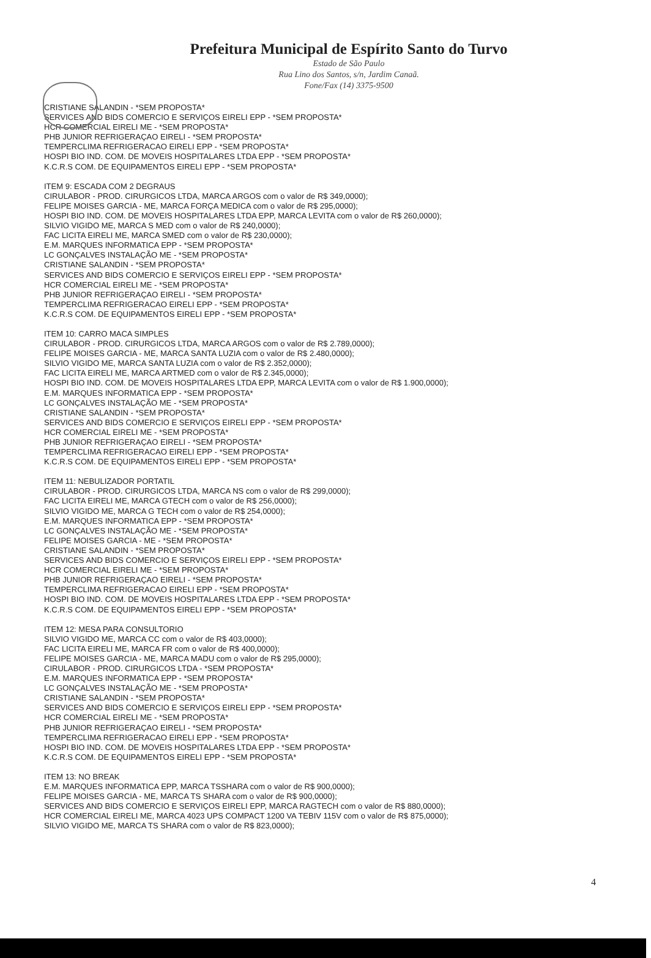Prefeitura Municipal de Espírito Santo do Turvo
Estado de São Paulo
Rua Lino dos Santos, s/n, Jardim Canaã.
Fone/Fax (14) 3375-9500
CRISTIANE SALANDIN - *SEM PROPOSTA*
SERVICES AND BIDS COMERCIO E SERVIÇOS EIRELI EPP - *SEM PROPOSTA*
HCR COMERCIAL EIRELI ME - *SEM PROPOSTA*
PHB JUNIOR REFRIGERAÇAO EIRELI - *SEM PROPOSTA*
TEMPERCLIMA REFRIGERACAO EIRELI EPP - *SEM PROPOSTA*
HOSPI BIO IND. COM. DE MOVEIS HOSPITALARES LTDA EPP - *SEM PROPOSTA*
K.C.R.S COM. DE EQUIPAMENTOS EIRELI EPP - *SEM PROPOSTA*
ITEM 9: ESCADA COM 2 DEGRAUS
CIRULABOR - PROD. CIRURGICOS LTDA, MARCA ARGOS com o valor de R$ 349,0000);
FELIPE MOISES GARCIA - ME, MARCA FORÇA MEDICA com o valor de R$ 295,0000);
HOSPI BIO IND. COM. DE MOVEIS HOSPITALARES LTDA EPP, MARCA LEVITA com o valor de R$ 260,0000);
SILVIO VIGIDO ME, MARCA S MED com o valor de R$ 240,0000);
FAC LICITA EIRELI ME, MARCA SMED com o valor de R$ 230,0000);
E.M. MARQUES INFORMATICA EPP - *SEM PROPOSTA*
LC GONÇALVES INSTALAÇÃO ME - *SEM PROPOSTA*
CRISTIANE SALANDIN - *SEM PROPOSTA*
SERVICES AND BIDS COMERCIO E SERVIÇOS EIRELI EPP - *SEM PROPOSTA*
HCR COMERCIAL EIRELI ME - *SEM PROPOSTA*
PHB JUNIOR REFRIGERAÇAO EIRELI - *SEM PROPOSTA*
TEMPERCLIMA REFRIGERACAO EIRELI EPP - *SEM PROPOSTA*
K.C.R.S COM. DE EQUIPAMENTOS EIRELI EPP - *SEM PROPOSTA*
ITEM 10: CARRO MACA SIMPLES
CIRULABOR - PROD. CIRURGICOS LTDA, MARCA ARGOS com o valor de R$ 2.789,0000);
FELIPE MOISES GARCIA - ME, MARCA SANTA LUZIA com o valor de R$ 2.480,0000);
SILVIO VIGIDO ME, MARCA SANTA LUZIA com o valor de R$ 2.352,0000);
FAC LICITA EIRELI ME, MARCA ARTMED com o valor de R$ 2.345,0000);
HOSPI BIO IND. COM. DE MOVEIS HOSPITALARES LTDA EPP, MARCA LEVITA com o valor de R$ 1.900,0000);
E.M. MARQUES INFORMATICA EPP - *SEM PROPOSTA*
LC GONÇALVES INSTALAÇÃO ME - *SEM PROPOSTA*
CRISTIANE SALANDIN - *SEM PROPOSTA*
SERVICES AND BIDS COMERCIO E SERVIÇOS EIRELI EPP - *SEM PROPOSTA*
HCR COMERCIAL EIRELI ME - *SEM PROPOSTA*
PHB JUNIOR REFRIGERAÇAO EIRELI - *SEM PROPOSTA*
TEMPERCLIMA REFRIGERACAO EIRELI EPP - *SEM PROPOSTA*
K.C.R.S COM. DE EQUIPAMENTOS EIRELI EPP - *SEM PROPOSTA*
ITEM 11: NEBULIZADOR PORTATIL
CIRULABOR - PROD. CIRURGICOS LTDA, MARCA NS com o valor de R$ 299,0000);
FAC LICITA EIRELI ME, MARCA GTECH com o valor de R$ 256,0000);
SILVIO VIGIDO ME, MARCA G TECH com o valor de R$ 254,0000);
E.M. MARQUES INFORMATICA EPP - *SEM PROPOSTA*
LC GONÇALVES INSTALAÇÃO ME - *SEM PROPOSTA*
FELIPE MOISES GARCIA - ME - *SEM PROPOSTA*
CRISTIANE SALANDIN - *SEM PROPOSTA*
SERVICES AND BIDS COMERCIO E SERVIÇOS EIRELI EPP - *SEM PROPOSTA*
HCR COMERCIAL EIRELI ME - *SEM PROPOSTA*
PHB JUNIOR REFRIGERAÇAO EIRELI - *SEM PROPOSTA*
TEMPERCLIMA REFRIGERACAO EIRELI EPP - *SEM PROPOSTA*
HOSPI BIO IND. COM. DE MOVEIS HOSPITALARES LTDA EPP - *SEM PROPOSTA*
K.C.R.S COM. DE EQUIPAMENTOS EIRELI EPP - *SEM PROPOSTA*
ITEM 12: MESA PARA CONSULTORIO
SILVIO VIGIDO ME, MARCA CC com o valor de R$ 403,0000);
FAC LICITA EIRELI ME, MARCA FR com o valor de R$ 400,0000);
FELIPE MOISES GARCIA - ME, MARCA MADU com o valor de R$ 295,0000);
CIRULABOR - PROD. CIRURGICOS LTDA - *SEM PROPOSTA*
E.M. MARQUES INFORMATICA EPP - *SEM PROPOSTA*
LC GONÇALVES INSTALAÇÃO ME - *SEM PROPOSTA*
CRISTIANE SALANDIN - *SEM PROPOSTA*
SERVICES AND BIDS COMERCIO E SERVIÇOS EIRELI EPP - *SEM PROPOSTA*
HCR COMERCIAL EIRELI ME - *SEM PROPOSTA*
PHB JUNIOR REFRIGERAÇAO EIRELI - *SEM PROPOSTA*
TEMPERCLIMA REFRIGERACAO EIRELI EPP - *SEM PROPOSTA*
HOSPI BIO IND. COM. DE MOVEIS HOSPITALARES LTDA EPP - *SEM PROPOSTA*
K.C.R.S COM. DE EQUIPAMENTOS EIRELI EPP - *SEM PROPOSTA*
ITEM 13: NO BREAK
E.M. MARQUES INFORMATICA EPP, MARCA TSSHARA com o valor de R$ 900,0000);
FELIPE MOISES GARCIA - ME, MARCA TS SHARA com o valor de R$ 900,0000);
SERVICES AND BIDS COMERCIO E SERVIÇOS EIRELI EPP, MARCA RAGTECH com o valor de R$ 880,0000);
HCR COMERCIAL EIRELI ME, MARCA 4023 UPS COMPACT 1200 VA TEBIV 115V com o valor de R$ 875,0000);
SILVIO VIGIDO ME, MARCA TS SHARA com o valor de R$ 823,0000);
4